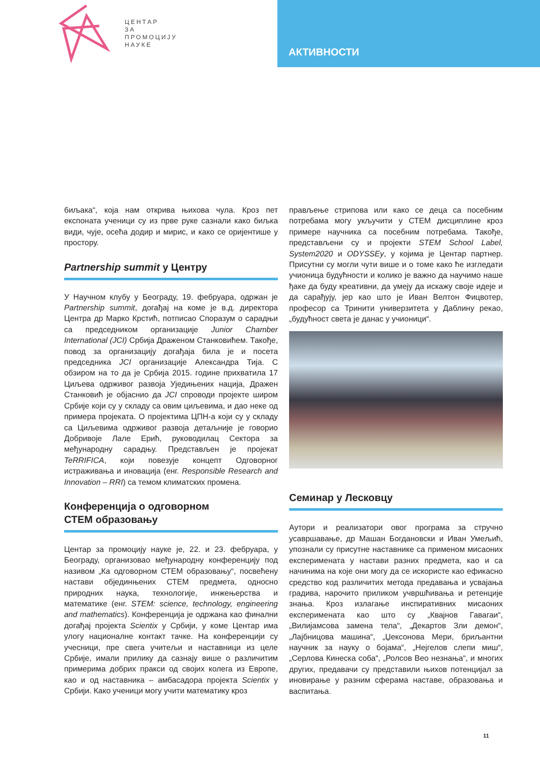ЦЕНТАР
ЗА
ПРОМОЦИЈУ
НАУКЕ
АКТИВНОСТИ
биљака“, која нам открива њихова чула. Кроз пет експоната ученици су из прве руке сазнали како биљка види, чује, осећа додир и мирис, и како се оријентише у простору.
Partnership summit у Центру
У Научном клубу у Београду, 19. фебруара, одржан је Partnership summit, догађај на коме је в.д. директора Центра др Марко Крстић, потписао Споразум о сарадњи са председником организације Junior Chamber International (JCI) Србија Драженом Станковићем. Такође, повод за организацију догађаја била је и посета председника JCI организације Александра Тија. С обзиром на то да је Србија 2015. године прихватила 17 Циљева одрживог развоја Уједињених нација, Дражен Станковић је објаснио да JCI спроводи пројекте широм Србије који су у складу са овим циљевима, и дао неке од примера пројеката. О пројектима ЦПН-а који су у складу са Циљевима одрживог развоја детаљније је говорио Добривоје Лале Ерић, руководилац Сектора за међународну сарадњу. Представљен је пројекат TeRRIFICA, који повезује концепт Одговорног истраживања и иновација (енг. Responsible Research and Innovation – RRI) са темом климатских промена.
Конференција о одговорном
СТЕМ образовању
Центар за промоцију науке је, 22. и 23. фебруара, у Београду, организовао међународну конференцију под називом „Ка одговорном СТЕМ образовању“, посвећену настави објединњених СТЕМ предмета, односно природних наука, технологије, инжењерства и математике (енг. STEM: science, technology, engineering and mathematics). Конференција је одржана као финални догађај пројекта Scientix у Србији, у коме Центар има улогу националне контакт тачке. На конференцији су учесници, пре свега учитељи и наставници из целе Србије, имали прилику да сазнају више о различитим примерима добрих пракси од својих колега из Европе, као и од наставника – амбасадора пројекта Scientix у Србији. Како ученици могу учити математику кроз
прављење стрипова или како се деца са посебним потребама могу укључити у СТЕМ дисциплине кроз примере научника са посебним потребама. Такође, представљени су и пројекти STEM School Label, System2020 и ODYSSEy, у којима је Центар партнер. Присутни су могли чути више и о томе како ће изгледати учионица будућности и колико је важно да научимо наше ђаке да буду креативни, да умеју да искажу своје идеје и да сарађују, јер као што је Иван Велтон Фицвотер, професор са Тринити универзитета у Даблину рекао, „будућност света је данас у учионици“.
Семинар у Лесковцу
Аутори и реализатори овог програма за стручно усавршавање, др Машан Богдановски и Иван Умељић, упознали су присутне наставнике са применом мисаоних експеримената у настави разних предмета, као и са начинима на које они могу да се искористе као ефикасно средство код различитих метода предавања и усвајања градива, нарочито приликом учвршћивања и ретенције знања. Кроз излагање инспиративних мисаоних експеримената као што су „Квајнов Гавагаи“, „Вилијамсова замена тела“, „Декартов Зли демон“, „Лајбницова машина“, „Џексонова Мери, бриљантни научник за науку о бојама“, „Нејгелов слепи миш“, „Серлова Кинеска соба“, „Ролсов Вео незнања“, и многих других, предавачи су представили њихов потенцијал за иновирање у разним сферама наставе, образовања и васпитања.
11